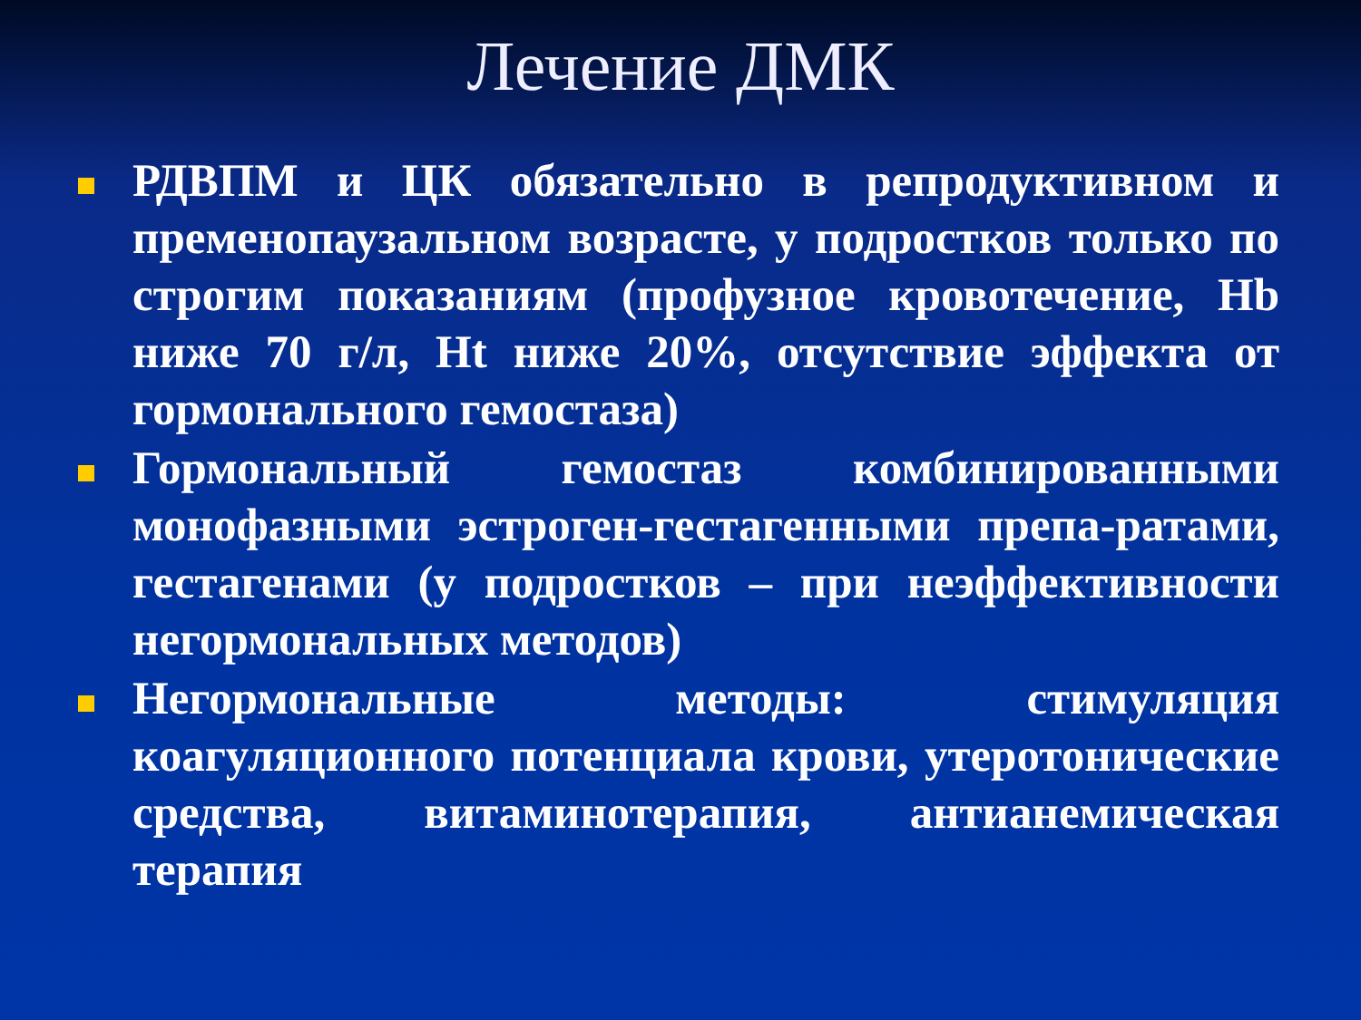Лечение ДМК
РДВПМ и ЦК обязательно в репродуктивном и пременопаузальном возрасте, у подростков только по строгим показаниям (профузное кровотечение, Hb ниже 70 г/л, Ht ниже 20%, отсутствие эффекта от гормонального гемостаза)
Гормональный гемостаз комбинированными монофазными эстроген-гестагенными препа-ратами, гестагенами (у подростков – при неэффективности негормональных методов)
Негормональные методы: стимуляция коагуляционного потенциала крови, утеротонические средства, витаминотерапия, антианемическая терапия